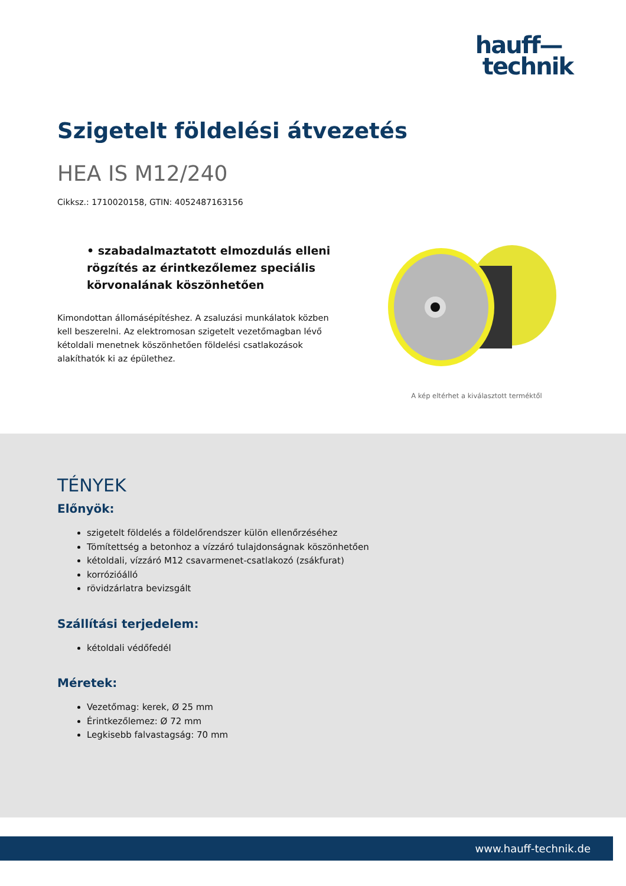hauff—
technik
Szigetelt földelési átvezetés
HEA IS M12/240
Cikksz.: 1710020158, GTIN: 4052487163156
• szabadalmaztatott elmozdulás elleni rögzítés az érintkezőlemez speciális körvonalának köszönhetően
Kimondottan állomásépítéshez. A zsaluzási munkálatok közben kell beszerelni. Az elektromosan szigetelt vezetőmagban lévő kétoldali menetnek köszönhetően földelési csatlakozások alakíthatók ki az épülethez.
A kép eltérhet a kiválasztott terméktől
TÉNYEK
Előnyök:
szigetelt földelés a földelőrendszer külön ellenőrzéséhez
Tömítettség a betonhoz a vízzáró tulajdonságnak köszönhetően
kétoldali, vízzáró M12 csavarmenet-csatlakozó (zsákfurat)
korrózióálló
rövidzárlatra bevizsgált
Szállítási terjedelem:
kétoldali védőfedél
Méretek:
Vezetőmag: kerek, Ø 25 mm
Érintkezőlemez: Ø 72 mm
Legkisebb falvastagság: 70 mm
www.hauff-technik.de